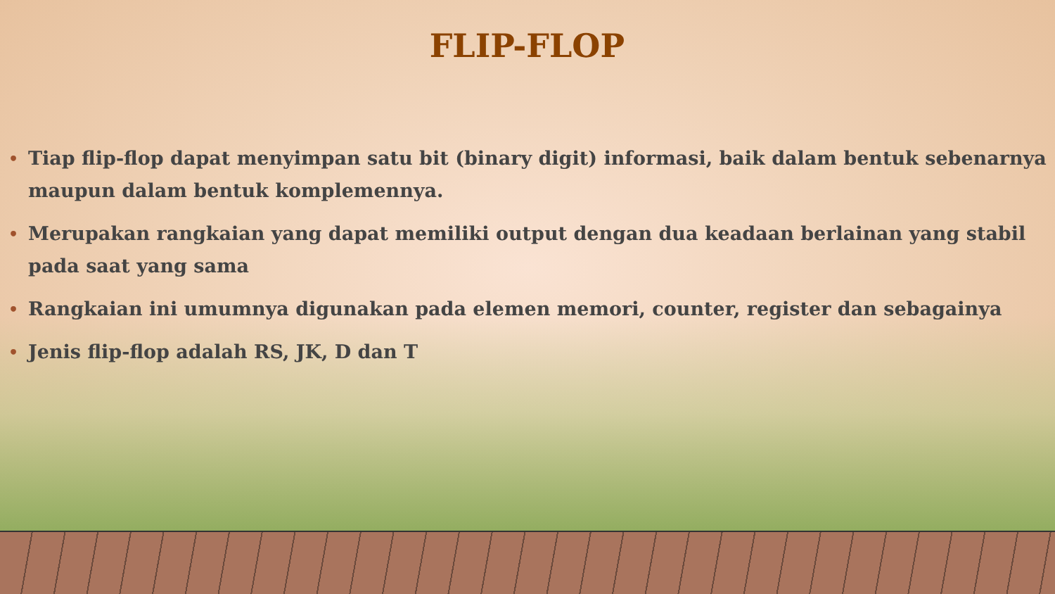FLIP-FLOP
• Tiap flip-flop dapat menyimpan satu bit (binary digit) informasi, baik dalam bentuk sebenarnya maupun dalam bentuk komplemennya.
• Merupakan rangkaian yang dapat memiliki output dengan dua keadaan berlainan yang stabil pada saat yang sama
• Rangkaian ini umumnya digunakan pada elemen memori, counter, register dan sebagainya
• Jenis flip-flop adalah RS, JK, D dan T